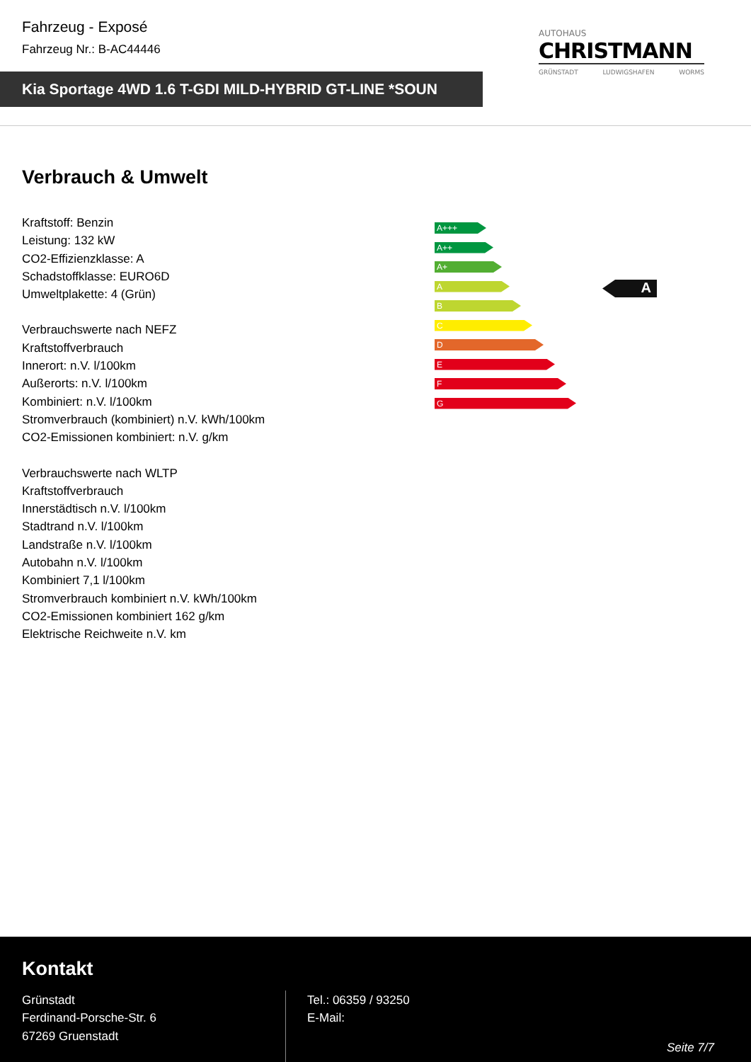Fahrzeug - Exposé
Fahrzeug Nr.: B-AC44446
Kia Sportage 4WD 1.6 T-GDI MILD-HYBRID GT-LINE *SOUN
AUTOHAUS
CHRISTMANN
GRÜNSTADT LUDWIGSHAFEN WORMS
Verbrauch & Umwelt
Kraftstoff: Benzin
Leistung: 132 kW
CO2-Effizienzklasse: A
Schadstoffklasse: EURO6D
Umweltplakette: 4 (Grün)
Verbrauchswerte nach NEFZ
Kraftstoffverbrauch
Innerort: n.V. l/100km
Außerorts: n.V. l/100km
Kombiniert: n.V. l/100km
Stromverbrauch (kombiniert) n.V. kWh/100km
CO2-Emissionen kombiniert: n.V. g/km
Verbrauchswerte nach WLTP
Kraftstoffverbrauch
Innerstädtisch n.V. l/100km
Stadtrand n.V. l/100km
Landstraße n.V. l/100km
Autobahn n.V. l/100km
Kombiniert 7,1 l/100km
Stromverbrauch kombiniert n.V. kWh/100km
CO2-Emissionen kombiniert 162 g/km
Elektrische Reichweite n.V. km
A+++
A++
A+
A
B
C
D
E
F
G
A
Kontakt
Grünstadt
Ferdinand-Porsche-Str. 6
67269 Gruenstadt
Tel.: 06359 / 93250
E-Mail:
Seite 7/7